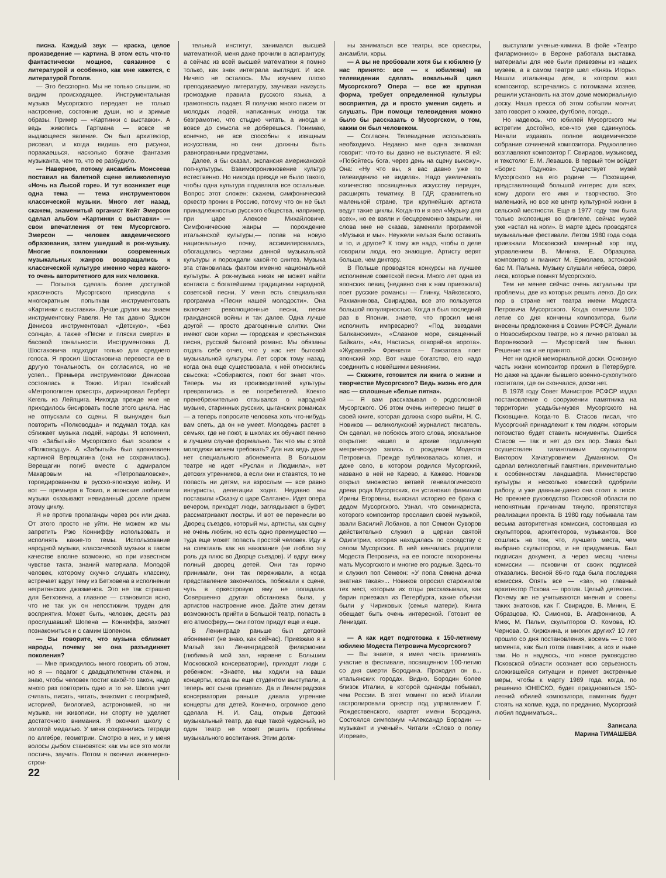писна. Каждый звук — краска, целое произведение — картина. В этом есть что-то фантастически мощное, связанное с литературой и особенно, как мне кажется, с литературой Гоголя.
— Это бесспорно. Мы не только слышим, но видим происходящее. Инструментальная музыка Мусоргского передает не только настроение, состояние души, но и зримые образы. Пример — «Картинки с выставки». А ведь живопись Гартмана — вовсе не выдающееся явление. Он был архитектор, рисовал, и когда видишь его рисунки, поражаешься, насколько богаче фантазия музыканта, чем то, что ее разбудило.
— Наверное, потому ансамбль Моисеева поставил на балетной сцене великолепную «Ночь на Лысой горе». И тут возникает еще одна тема — тема инструментовок классической музыки. Много лет назад, скажем, знаменитый органист Кейт Эмерсон сделал альбом «Картинки с выставки» — свои впечатления от тем Мусоргского. Эмерсон — человек академического образования, затем ушедший в рок-музыку. Многие поклонники современных музыкальных жанров возвращались к классической культуре именно через какого-то очень авторитетного для них человека.
— Попытка сделать более доступной красочность Мусоргского приводила к многократным попыткам инструментовать «Картинки с выставки». Лучше других мы знаем инструментовку Равеля. Не так давно Эдисон Денисов инструментовал «Детскую», «Без солнца», а также «Песни и пляски смерти» в басовой тональности. Инструментовка Д. Шостаковича подходит только для среднего голоса. Я просил Шостаковича перевести ее в другую тональность, он согласился, но не успел... Премьера инструментовки Денисова состоялась в Токио. Играл токийский «Метрополитен оркестр», дирижировал Герберт Кегель из Лейпцига. Никогда прежде мне не приходилось бисировать после этого цикла. Нас не отпускали со сцены. Я вынужден был повторить «Полководца» и подумал тогда, как сближает музыка людей, народы. Я вспомнил, что «Забытый» Мусоргского был эскизом к «Полководцу». А «Забытый» был вдохновлен картиной Верещагина (она не сохранилась). Верещагин погиб вместе с адмиралом Макаровым на «Петропавловске», торпедированном в русско-японскую войну. И вот — премьера в Токио, и японские любители музыки оказывают невиданный доселе прием этому циклу.
Я не против пропаганды через рок или джаз. От этого просто не уйти. Не можем же мы запретить Рэю Конниффу использовать и исполнять какие-то темы. Использование народной музыки, классической музыки в таком качестве вполне возможно, но при известном чувстве такта, знаний материала. Молодой человек, которому скучно слушать классику, встречает вдруг тему из Бетховена в исполнении негритянских джазменов. Это не так страшно для Бетховена, а главное — становится ясно, что не так уж он непостижим, труден для восприятия. Может быть, человек, десять раз прослушавший Шопена — Конниффа, захочет познакомиться и с самим Шопеном.
— Вы говорите, что музыка сближает народы, почему же она разъединяет поколения?
— Мне приходилось много говорить об этом, но я — педагог с двадцатилетним стажем, и знаю, чтобы человек постиг какой-то закон, надо много раз повторить одно и то же. Школа учит считать, писать, читать, знакомит с географией, историей, биологией, астрономией, но ни музыке, ни живописи, ни спорту не уделяет достаточного внимания. Я окончил школу с золотой медалью. У меня сохранились тетради по алгебре, геометрии. Смотрю в них, и у меня волосы дыбом становятся: как мы все это могли постичь, заучить. Потом я окончил инженерно-строи-
22
тельный институт, занимался высшей математикой, меня даже прочили в аспирантуру, а сейчас из всей высшей математики я помню только, как знак интеграла выглядит. И все. Ничего не осталось. Мы изучаем плохо преподаваемую литературу, заучивая наизусть громоздкие правила русского языка, а грамотность падает. Я получаю много писем от молодых людей, написанных иногда так безграмотно, что стыдно читать, а иногда и вовсе до смысла не доберешься. Понимаю, конечно, не все способны к изящным искусствам, но они должны быть равноправными предметами.
Далее, я бы сказал, экспансия американской поп-культуры. Взаимопроникновение культур естественно. Но никогда прежде не было такого, чтобы одна культура подавляла все остальные. Вопрос этот сложен: скажем, симфонический оркестр проник в Россию, потому что он не был принадлежностью русского общества, например, при царе Алексее Михайловиче. Симфонические жанры — порождение итальянской культуры,— попав на новую национальную почву, ассимилировались, обогащались чертами данной музыкальной культуры и порождали какой-то синтез. Музыка эта становилась фактом именно национальной культуры. А рок-музыка никак не может найти контакта с богатейшими традициями народной, советской песни. У меня есть специальная программа «Песни нашей молодости». Она включает революционные песни, песни гражданской войны и так далее. Одна лучше другой — просто драгоценные слитки. Они имеют свои корни — городская и крестьянская песня, русский бытовой романс. Мы обязаны отдать себе отчет, что у нас нет бытовой музыкальной культуры. Лет сорок тому назад, когда она еще существовала, к ней относились свысока: «Собираются, поют бог знает что». Теперь мы из производителей культуры превратились в ее потребителей. Коекто пренебрежительно отзывался о народной музыке, старинных русских, цыганских романсах — а теперь попросите человека хоть что-нибудь вам спеть, да он не умеет. Молодежь растет в семьях, где не поют, в школах их обучают пению в лучшем случае формально. Так что мы с этой молодежи можем требовать? Для них ведь даже нет специального абонемента. В Большом театре не идет «Руслан и Людмила», нет детских утренников, а если они и ставятся, то не попасть ни детям, ни взрослым — все равно интуристы, делегации ходят. Недавно мы поставили «Сказку о царе Салтане». Идет опера вечером, приходят люди, заглядывают в буфет, рассматривают люстры. И вот ее перенесли во Дворец съездов, который мы, артисты, как сцену не очень любим, но есть одно преимущество — туда еще может попасть простой человек. Иду я на спектакль как на наказание (не люблю эту роль да плюс во Дворце съездов). И вдруг вижу полный дворец детей. Они так горячо принимали, они так переживали, а когда представление закончилось, побежали к сцене, чуть в оркестровую яму не попадали. Совершенно другая обстановка была, у артистов настроение иное. Дайте этим детям возможность прийти в Большой театр, попасть в его атмосферу,— они потом придут еще и еще.
В Ленинграде раньше был детский абонемент (не знаю, как сейчас). Приезжаю я в Малый зал Ленинградской филармонии (любимый мой зал, наравне с Большим Московской консерватории), приходят люди с ребенком: «Знаете, мы ходили на ваши концерты, когда вы еще студентом выступали, а теперь вот сына привели». Да и Ленинградская консерватория раньше давала утренние концерты для детей. Конечно, огромное дело сделала Н. И. Сац, открыв Детский музыкальный театр, да еще такой чудесный, но один театр не может решить проблемы музыкального воспитания. Этим долж-
ны заниматься все театры, все оркестры, ансамбли, хоры.
— А вы не пробовали хотя бы к юбилею (у нас принято: все — к юбилеям) на телевидении сделать вокальный цикл Мусоргского? Опера — все же крупная форма, требует определенной культуры восприятия, да и просто умения сидеть и слушать. При помощи телевидения можно было бы рассказать о Мусоргском, о том, каким он был человеком.
— Согласен. Телевидение использовать необходимо. Недавно мне одна знакомая говорит: что-то вы давно не выступаете. Я ей: «Побойтесь бога, через день на сцену выхожу». Она: «Ну что вы, я вас давно уже по телевидению не видела». Надо увеличивать количество посвященных искусству передач, расширять тематику. В ГДР, сравнительно маленькой стране, три крупнейших артиста ведут такие циклы. Когда-то и я вел «Музыку для всех», но ее взяли и бесцеремонно закрыли, ни слова мне не сказав, заменили программой «Музыка и мы». Неужели нельзя было оставить и то, и другое? К тому же надо, чтобы о деле говорили люди, его знающие. Артисту верят больше, чем диктору.
В Польше проводятся конкурсы на лучшее исполнение советской песни. Много лет одна из японских певиц (недавно она к нам приезжала) поет русские романсы — Глинку, Чайковского, Рахманинова, Свиридова, все это пользуется большой популярностью. Когда я был последний раз в Японии, знаете, что просил меня исполнить импресарио? «Под звездами Балканскими», «Славное море, священный Байкал», «Ах, Настасья, отворяй-ка ворота». «Журавлей» Френкеля — Гамзатова поет японский хор. Вот наше богатство, его надо соединить с новейшими веяниями.
— Скажите, готовится ли книга о жизни и творчестве Мусоргского? Ведь жизнь его для нас — сплошные «белые пятна».
— Я вам рассказывал о родословной Мусоргского. Об этом очень интересно пишет в своей книге, которая должна скоро выйти, Н. С. Новиков — великолукский журналист, писатель. Он сделал, не побоюсь этого слова, эпохальное открытие: нашел в архиве подлинную метрическую запись о рождении Модеста Петровича. Прежде публиковалась копия, и даже село, в котором родился Мусоргский, названо в ней не Карево, а Кажево. Новиков открыл множество ветвей генеалогического древа рода Мусоргских, он установил фамилию Ирины Егоровны, выяснил историю ее брака с дедом Мусоргского. Узнал, что семинариста, которого композитор прославил своей музыкой, звали Василий Лобанов, а поп Семеон Суворов действительно служил в церкви святой Одигитрии, которая находилась по соседству с селом Мусоргских. В ней венчались родители Модеста Петровича, на ее погосте похоронены мать Мусоргского и многие его родные. Здесь-то и служил поп Семеон: «У попа Семена дочка знатная такая»... Новиков опросил старожилов тех мест, которым их отцы рассказывали, как барин приезжал из Петербурга, какие обычаи были у Чириковых (семья матери). Книга обещает быть очень интересной. Готовит ее Лениздат.
— А как идет подготовка к 150-летнему юбилею Модеста Петровича Мусоргского?
— Вы знаете, я имел честь принимать участие в фестивале, посвященном 100-летию со дня смерти Бородина. Проходил он в... итальянских городах. Видно, Бородин более близок Италии, в которой однажды побывал, чем России. В этот момент по всей Италии гастролировали оркестр под управлением Г. Рождественского, квартет имени Бородина. Состоялся симпозиум «Александр Бородин — музыкант и ученый». Читали «Слово о полку Игореве»,
выступали ученые-химики. В фойе «Театро филармонико» в Вероне работала выставка, материалы для нее были привезены из наших музеев, а в самом театре шел «Князь Игорь». Нашли итальянцы дом, в котором жил композитор, встречались с потомками хозяев, решили установить на этом доме мемориальную доску. Наша пресса об этом событии молчит, зато говорит о хоккее, футболе, погоде...
Но надеюсь, что юбилей Мусоргского мы встретим достойно, кое-что уже сдвинулось. Начали издавать полное академическое собрание сочинений композитора. Редколлегию возглавляют композитор Г. Свиридов, музыковед и текстолог Е. М. Левашов. В первый том войдет «Борис Годунов». Существует музей Мусоргского на его родине — Псковщине, представляющий большой интерес для всех, кому дороги его имя и творчество. Это маленький, но все же центр культурной жизни в сельской местности. Еще в 1977 году там была только экспозиция во флигеле, сейчас музей уже «встал на ноги». В марте здесь проводятся музыкальные фестивали. Летом 1980 года сюда приезжали Московский камерный хор под управлением В. Минина, Е. Образцова, композитор и пианист М. Ермолаев, эстонский бас М. Пальма. Музыку слушали небеса, озеро, леса, которые помнят Мусоргского.
Тем не менее сейчас очень актуальны три проблемы, две из которых решить легко. До сих пор в стране нет театра имени Модеста Петровича Мусоргского. Когда отмечали 100-летие со дня кончины композитора, были внесены предложения в Совмин РСФСР. Думали о Новосибирском театре, но я лично ратовал за Воронежский — Мусоргский там бывал. Решение так и не принято.
Нет ни одной мемориальной доски. Основную часть жизни композитор прожил в Петербурге. Но даже на здании бывшего военно-сухопутного госпиталя, где он скончался, доски нет.
В 1978 году Совет Министров РСФСР издал постановление о сооружении памятника на территории усадьбы-музея Мусоргского на Псковщине. Когда-то В. Стасов писал, что Мусоргский принадлежит к тем людям, которым потомство будет ставить монументы. Ошибся Стасов — так и нет до сих пор. Заказ был осуществлен талантливым скульптором Виктором Хачатуровичем Думаняном. Он сделал великолепный памятник, применительно к особенностям ландшафта. Министерство культуры и несколько комиссий одобрили работу, и уже давным-давно она стоит в гипсе. Но прежнее руководство Псковской области по непонятным причинам тянуло, препятствуя реализации проекта. В 1980 году побывала там весьма авторитетная комиссия, состоявшая из скульпторов, архитекторов, музыкантов. Все сошлись на том, что, лучшего места, чем выбрано скульптором, и не придумаешь. Был подписан документ, а через месяц члены комиссии — псковичи от своих подписей отказались. Весной 86-го года была последняя комиссия. Опять все — «за», но главный архитектор Пскова — против. Целый детектив... Почему же не учитываются мнения и советы таких знатоков, как Г. Свиридов, В. Минин, Е. Образцова, Ю. Симонов, В. Агафонников, А. Микк, М. Пальм, скульпторов О. Комова, Ю. Чернова, О. Кирюхина, и многих других? 10 лет прошло со дня постановления, восемь — с того момента, как был готов памятник, а воз и ныне там. Но я надеюсь, что новое руководство Псковской области осознает всю серьезность сложившейся ситуации и примет экстренные меры, чтобы к марту 1989 года, когда, по решению ЮНЕСКО, будет праздноваться 150-летний юбилей композитора, памятник будет стоять на холме, куда, по преданию, Мусоргский любил подниматься...
Записала
Марина ТИМАШЕВА